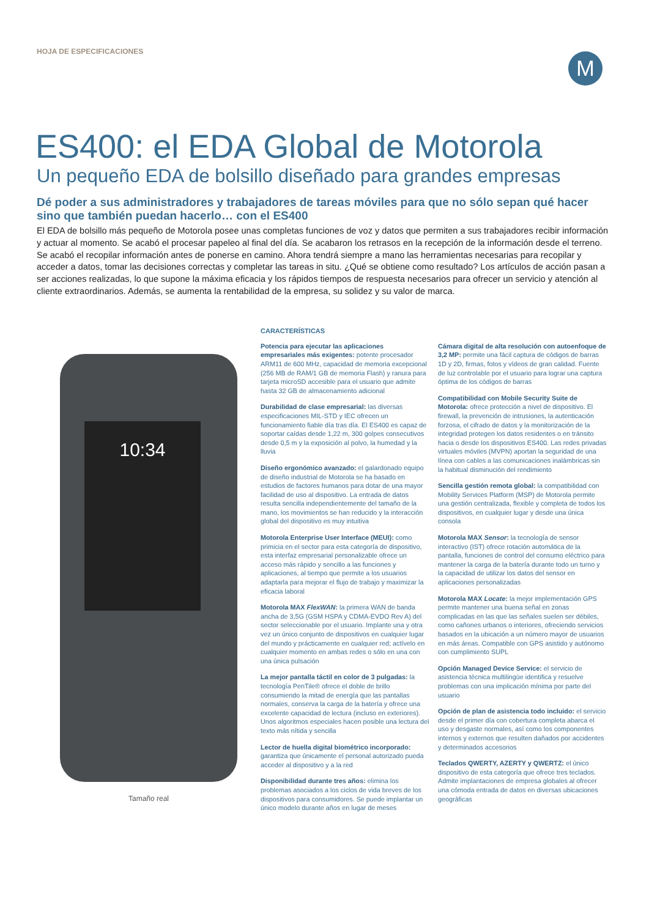HOJA DE ESPECIFICACIONES
M
ES400: el EDA Global de Motorola
Un pequeño EDA de bolsillo diseñado para grandes empresas
Dé poder a sus administradores y trabajadores de tareas móviles para que no sólo sepan qué hacer sino que también puedan hacerlo… con el ES400
El EDA de bolsillo más pequeño de Motorola posee unas completas funciones de voz y datos que permiten a sus trabajadores recibir información y actuar al momento. Se acabó el procesar papeleo al final del día. Se acabaron los retrasos en la recepción de la información desde el terreno. Se acabó el recopilar información antes de ponerse en camino. Ahora tendrá siempre a mano las herramientas necesarias para recopilar y acceder a datos, tomar las decisiones correctas y completar las tareas in situ. ¿Qué se obtiene como resultado? Los artículos de acción pasan a ser acciones realizadas, lo que supone la máxima eficacia y los rápidos tiempos de respuesta necesarios para ofrecer un servicio y atención al cliente extraordinarios. Además, se aumenta la rentabilidad de la empresa, su solidez y su valor de marca.
10:34
Tamaño real
CARACTERÍSTICAS
Potencia para ejecutar las aplicaciones empresariales más exigentes: potente procesador ARM11 de 600 MHz, capacidad de memoria excepcional (256 MB de RAM/1 GB de memoria Flash) y ranura para tarjeta microSD accesible para el usuario que admite hasta 32 GB de almacenamiento adicional
Durabilidad de clase empresarial: las diversas especificaciones MIL-STD y IEC ofrecen un funcionamiento fiable día tras día. El ES400 es capaz de soportar caídas desde 1,22 m, 300 golpes consecutivos desde 0,5 m y la exposición al polvo, la humedad y la lluvia
Diseño ergonómico avanzado: el galardonado equipo de diseño industrial de Motorola se ha basado en estudios de factores humanos para dotar de una mayor facilidad de uso al dispositivo. La entrada de datos resulta sencilla independientemente del tamaño de la mano, los movimientos se han reducido y la interacción global del dispositivo es muy intuitiva
Motorola Enterprise User Interface (MEUI): como primicia en el sector para esta categoría de dispositivo, esta interfaz empresarial personalizable ofrece un acceso más rápido y sencillo a las funciones y aplicaciones, al tiempo que permite a los usuarios adaptarla para mejorar el flujo de trabajo y maximizar la eficacia laboral
Motorola MAX FlexWAN: la primera WAN de banda ancha de 3,5G (GSM HSPA y CDMA-EVDO Rev A) del sector seleccionable por el usuario. Implante una y otra vez un único conjunto de dispositivos en cualquier lugar del mundo y prácticamente en cualquier red; actívelo en cualquier momento en ambas redes o sólo en una con una única pulsación
La mejor pantalla táctil en color de 3 pulgadas: la tecnología PenTile® ofrece el doble de brillo consumiendo la mitad de energía que las pantallas normales, conserva la carga de la batería y ofrece una excelente capacidad de lectura (incluso en exteriores). Unos algoritmos especiales hacen posible una lectura del texto más nítida y sencilla
Lector de huella digital biométrico incorporado: garantiza que únicamente el personal autorizado pueda acceder al dispositivo y a la red
Disponibilidad durante tres años: elimina los problemas asociados a los ciclos de vida breves de los dispositivos para consumidores. Se puede implantar un único modelo durante años en lugar de meses
Cámara digital de alta resolución con autoenfoque de 3,2 MP: permite una fácil captura de códigos de barras 1D y 2D, firmas, fotos y vídeos de gran calidad. Fuente de luz controlable por el usuario para lograr una captura óptima de los códigos de barras
Compatibilidad con Mobile Security Suite de Motorola: ofrece protección a nivel de dispositivo. El firewall, la prevención de intrusiones, la autenticación forzosa, el cifrado de datos y la monitorización de la integridad protegen los datos residentes o en tránsito hacia o desde los dispositivos ES400. Las redes privadas virtuales móviles (MVPN) aportan la seguridad de una línea con cables a las comunicaciones inalámbricas sin la habitual disminución del rendimiento
Sencilla gestión remota global: la compatibilidad con Mobility Services Platform (MSP) de Motorola permite una gestión centralizada, flexible y completa de todos los dispositivos, en cualquier lugar y desde una única consola
Motorola MAX Sensor: la tecnología de sensor interactivo (IST) ofrece rotación automática de la pantalla, funciones de control del consumo eléctrico para mantener la carga de la batería durante todo un turno y la capacidad de utilizar los datos del sensor en aplicaciones personalizadas
Motorola MAX Locate: la mejor implementación GPS permite mantener una buena señal en zonas complicadas en las que las señales suelen ser débiles, como cañones urbanos o interiores, ofreciendo servicios basados en la ubicación a un número mayor de usuarios en más áreas. Compatible con GPS asistido y autónomo con cumplimiento SUPL
Opción Managed Device Service: el servicio de asistencia técnica multilingüe identifica y resuelve problemas con una implicación mínima por parte del usuario
Opción de plan de asistencia todo incluido: el servicio desde el primer día con cobertura completa abarca el uso y desgaste normales, así como los componentes internos y externos que resulten dañados por accidentes y determinados accesorios
Teclados QWERTY, AZERTY y QWERTZ: el único dispositivo de esta categoría que ofrece tres teclados. Admite implantaciones de empresa globales al ofrecer una cómoda entrada de datos en diversas ubicaciones geográficas